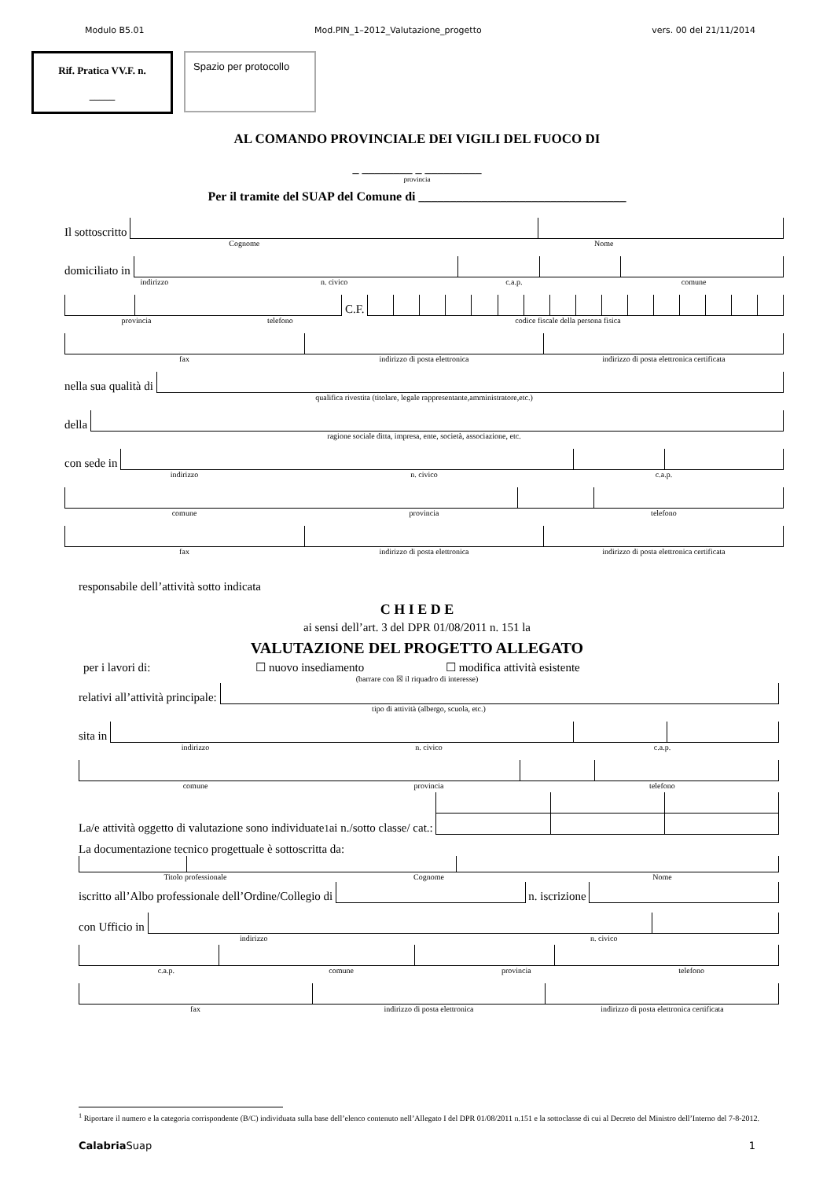Modulo B5.01 Mod.PIN_1–2012_Valutazione_progetto vers. 00 del 21/11/2014
Rif. Pratica VV.F. n.
_____
Spazio per protocollo
AL COMANDO PROVINCIALE DEI VIGILI DEL FUOCO DI
_ ________ _ _________
provincia
Per il tramite del SUAP del Comune di _________________________________
Il sottoscritto
Cognome Nome
domiciliato in
indirizzo n. civico c.a.p. comune
C.F.
provincia telefono codice fiscale della persona fisica
fax indirizzo di posta elettronica indirizzo di posta elettronica certificata
nella sua qualità di
qualifica rivestita (titolare, legale rappresentante,amministratore,etc.)
della
ragione sociale ditta, impresa, ente, società, associazione, etc.
con sede in
indirizzo n. civico c.a.p.
comune provincia telefono
fax indirizzo di posta elettronica indirizzo di posta elettronica certificata
responsabile dell’attività sotto indicata
C H I E D E
ai sensi dell’art. 3 del DPR 01/08/2011 n. 151 la
VALUTAZIONE DEL PROGETTO ALLEGATO
per i lavori di: ☐ nuovo insediamento ☐ modifica attività esistente
(barrare con ☒ il riquadro di interesse)
relativi all’attività principale:
tipo di attività (albergo, scuola, etc.)
sita in
indirizzo n. civico c.a.p.
comune provincia telefono
La/e attività oggetto di valutazione sono individuate<sup>1</sup> ai n./sotto classe/ cat.:
La documentazione tecnico progettuale è sottoscritta da:
Titolo professionale Cognome Nome
iscritto all’Albo professionale dell’Ordine/Collegio di
n. iscrizione
con Ufficio in
indirizzo n. civico
c.a.p. comune provincia telefono
fax indirizzo di posta elettronica indirizzo di posta elettronica certificata
<sup>1</sup> Riportare il numero e la categoria corrispondente (B/C) individuata sulla base dell’elenco contenuto nell’Allegato I del DPR 01/08/2011 n.151 e la sottoclasse di cui al Decreto del Ministro dell’Interno del 7-8-2012.
Calabria Suap 1